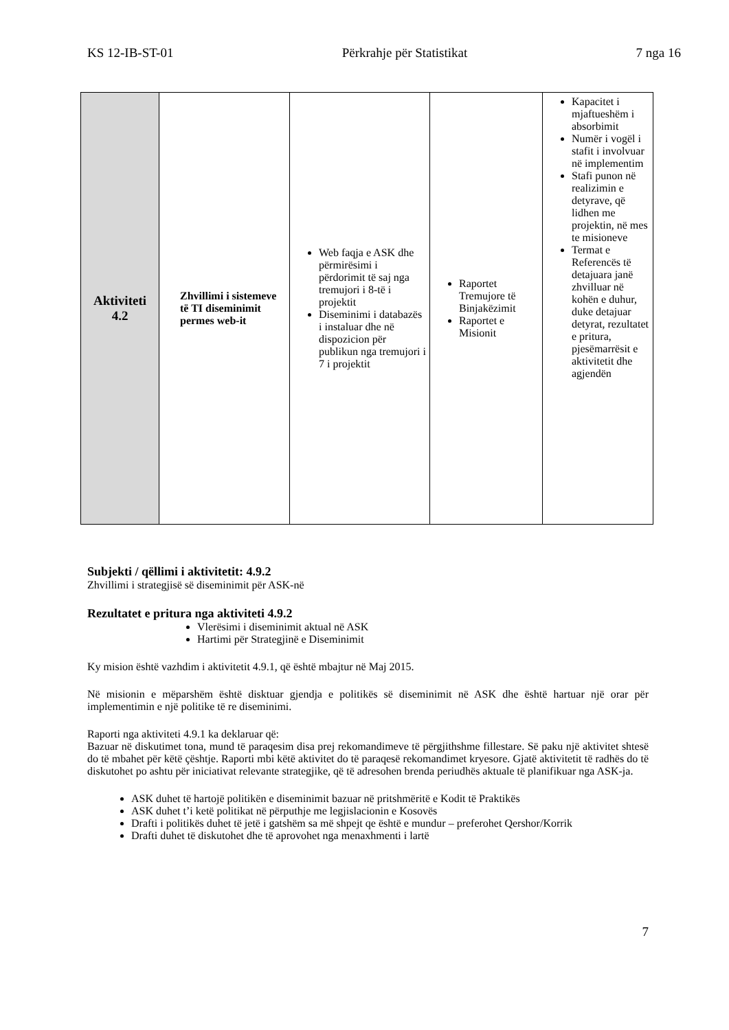KS 12-IB-ST-01 Përkrahje për Statistikat 7 nga 16
| Aktiviteti 4.2 | Zhvillimi i sistemeve të TI diseminimit permes web-it | Web faqja e ASK dhe përmirësimi i përdorimit të saj nga tremujori i 8-të i projektit Diseminimi i databazës i instaluar dhe në dispozicion për publikun nga tremujori i 7 i projektit | Raportet Tremujore të Binjakëzimit Raportet e Misionit | Kapacitet i mjaftueshëm i absorbimit Numër i vogël i stafit i involvuar në implementim Stafi punon në realizimin e detyrave, që lidhen me projektin, në mes te misioneve Termat e Referencës të detajuara janë zhvilluar në kohën e duhur, duke detajuar detyrat, rezultatet e pritura, pjesëmarrësit e aktivitetit dhe agjendën |
Subjekti / qëllimi i aktivitetit: 4.9.2
Zhvillimi i strategjisë së diseminimit për ASK-në
Rezultatet e pritura nga aktiviteti 4.9.2
Vlerësimi i diseminimit aktual në ASK
Hartimi për Strategjinë e Diseminimit
Ky mision është vazhdim i aktivitetit 4.9.1, që është mbajtur në Maj 2015.
Në misionin e mëparshëm është disktuar gjendja e politikës së diseminimit në ASK dhe është hartuar një orar për implementimin e një politike të re diseminimi.
Raporti nga aktiviteti 4.9.1 ka deklaruar që:
Bazuar në diskutimet tona, mund të paraqesim disa prej rekomandimeve të përgjithshme fillestare. Së paku një aktivitet shtesë do të mbahet për këtë çështje. Raporti mbi këtë aktivitet do të paraqesë rekomandimet kryesore. Gjatë aktivitetit të radhës do të diskutohet po ashtu për iniciativat relevante strategjike, që të adresohen brenda periudhës aktuale të planifikuar nga ASK-ja.
ASK duhet të hartojë politikën e diseminimit bazuar në pritshmëritë e Kodit të Praktikës
ASK duhet t’i ketë politikat në përputhje me legjislacionin e Kosovës
Drafti i politikës duhet të jetë i gatshëm sa më shpejt qe është e mundur – preferohet Qershor/Korrik
Drafti duhet të diskutohet dhe të aprovohet nga menaxhmenti i lartë
7